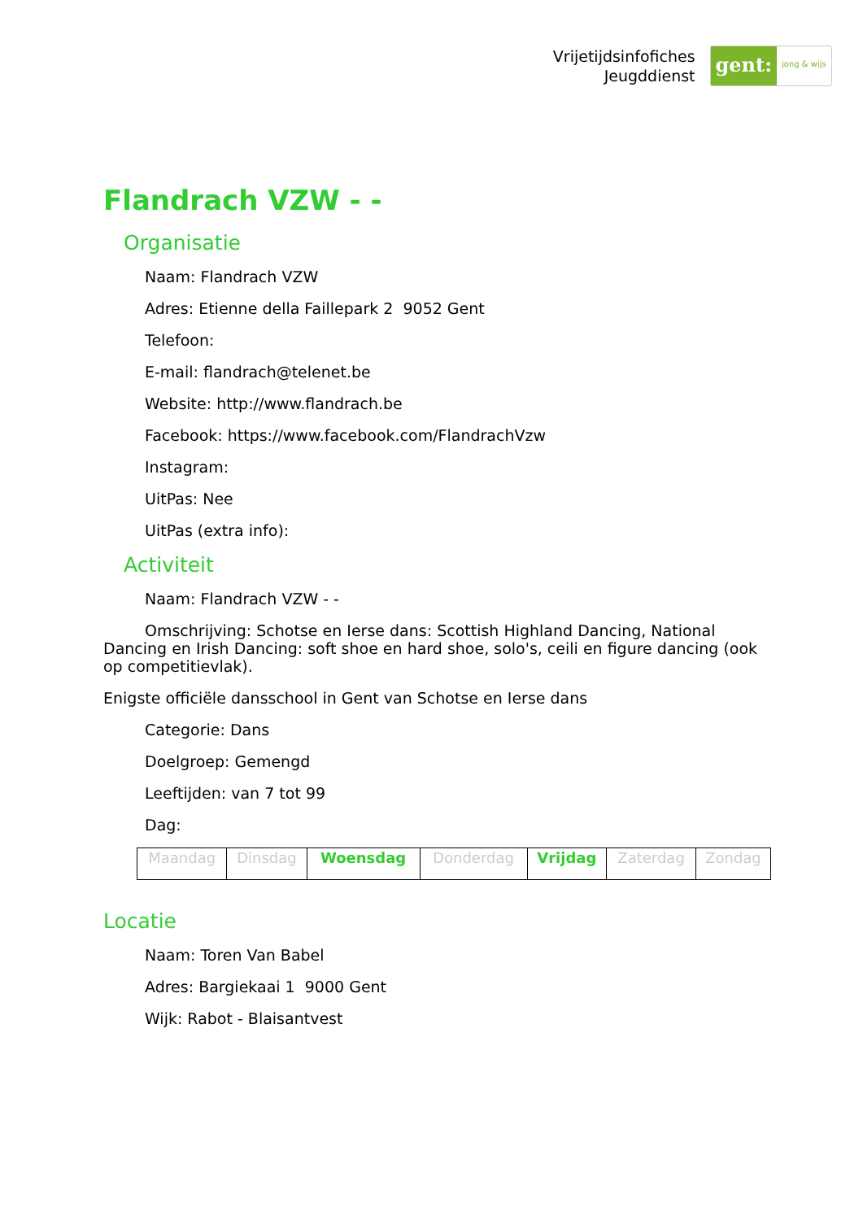Vrijetijdsinfofiches
Jeugddienst
gent:
jong & wijs
Flandrach VZW - -
Organisatie
Naam: Flandrach VZW
Adres: Etienne della Faillepark 2 9052 Gent
Telefoon:
E-mail: flandrach@telenet.be
Website: http://www.flandrach.be
Facebook: https://www.facebook.com/FlandrachVzw
Instagram:
UitPas: Nee
UitPas (extra info):
Activiteit
Naam: Flandrach VZW - -
Omschrijving: Schotse en Ierse dans: Scottish Highland Dancing, National Dancing en Irish Dancing: soft shoe en hard shoe, solo's, ceili en figure dancing (ook op competitievlak).
Enigste officiële dansschool in Gent van Schotse en Ierse dans
Categorie: Dans
Doelgroep: Gemengd
Leeftijden: van 7 tot 99
Dag:
| Maandag | Dinsdag | Woensdag | Donderdag | Vrijdag | Zaterdag | Zondag |
Locatie
Naam: Toren Van Babel
Adres: Bargiekaai 1 9000 Gent
Wijk: Rabot - Blaisantvest